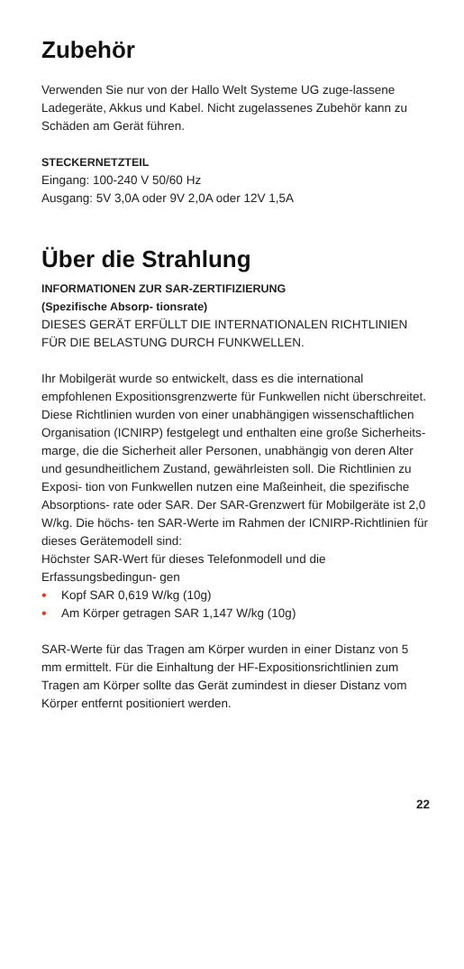Zubehör
Verwenden Sie nur von der Hallo Welt Systeme UG zuge-lassene Ladegeräte, Akkus und Kabel. Nicht zugelassenes Zubehör kann zu Schäden am Gerät führen.
STECKERNETZTEIL
Eingang: 100-240 V 50/60 Hz
Ausgang: 5V 3,0A oder 9V 2,0A oder 12V 1,5A
Über die Strahlung
INFORMATIONEN ZUR SAR-ZERTIFIZIERUNG
(Spezifische Absorp- tionsrate)
DIESES GERÄT ERFÜLLT DIE INTERNATIONALEN RICHTLINIEN FÜR DIE BELASTUNG DURCH FUNKWELLEN.
Ihr Mobilgerät wurde so entwickelt, dass es die international empfohlenen Expositionsgrenzwerte für Funkwellen nicht überschreitet.
Diese Richtlinien wurden von einer unabhängigen wissenschaftlichen Organisation (ICNIRP) festgelegt und enthalten eine große Sicherheits- marge, die die Sicherheit aller Personen, unabhängig von deren Alter und gesundheitlichem Zustand, gewährleisten soll. Die Richtlinien zu Exposi- tion von Funkwellen nutzen eine Maßeinheit, die spezifische Absorptions- rate oder SAR. Der SAR-Grenzwert für Mobilgeräte ist 2,0 W/kg. Die höchs- ten SAR-Werte im Rahmen der ICNIRP-Richtlinien für dieses Gerätemodell sind:
Höchster SAR-Wert für dieses Telefonmodell und die Erfassungsbedingun- gen
• Kopf SAR 0,619 W/kg (10g)
• Am Körper getragen SAR 1,147 W/kg (10g)
SAR-Werte für das Tragen am Körper wurden in einer Distanz von 5 mm ermittelt. Für die Einhaltung der HF-Expositionsrichtlinien zum Tragen am Körper sollte das Gerät zumindest in dieser Distanz vom Körper entfernt positioniert werden.
22